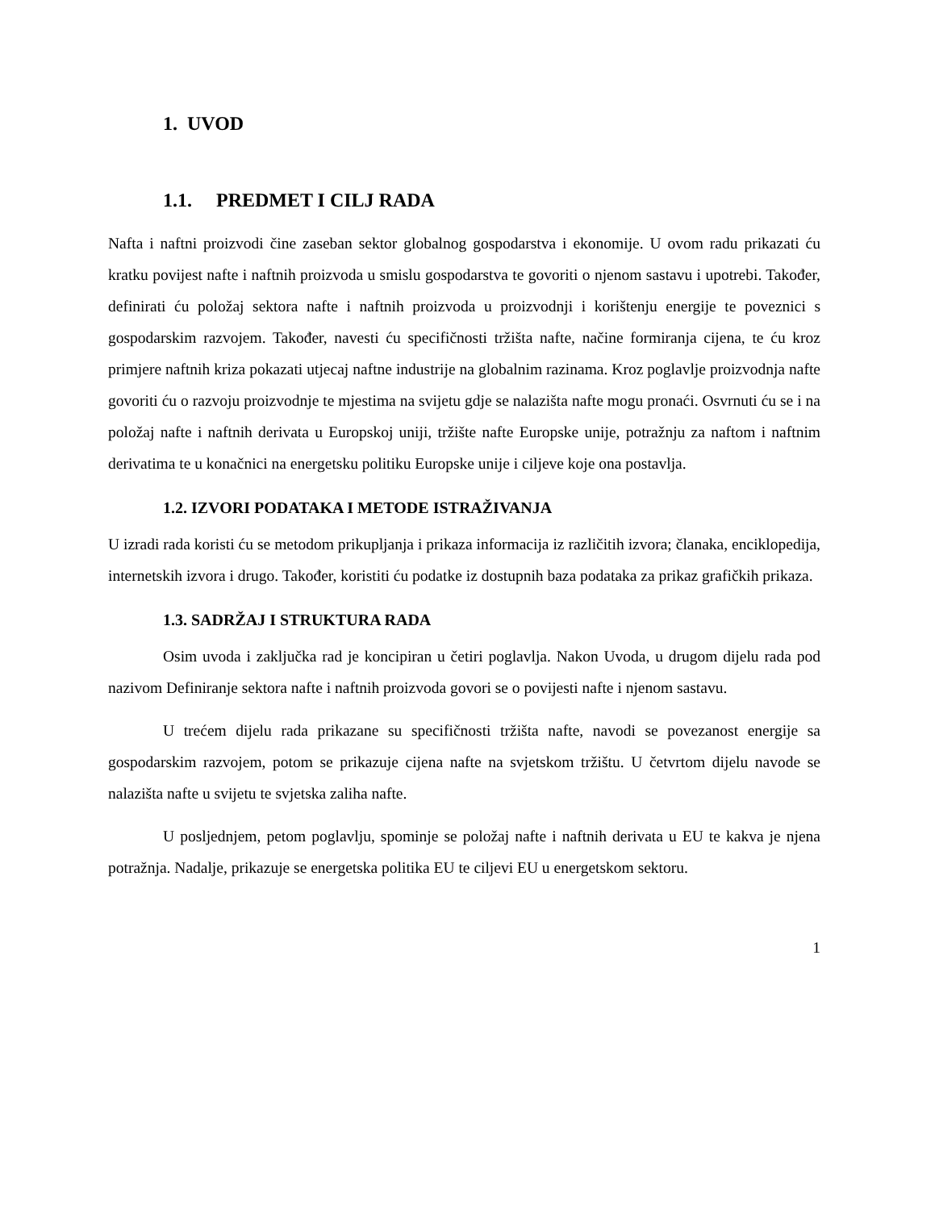1. UVOD
1.1. PREDMET I CILJ RADA
Nafta i naftni proizvodi čine zaseban sektor globalnog gospodarstva i ekonomije. U ovom radu prikazati ću kratku povijest nafte i naftnih proizvoda u smislu gospodarstva te govoriti o njenom sastavu i upotrebi. Također, definirati ću položaj sektora nafte i naftnih proizvoda u proizvodnji i korištenju energije te poveznici s gospodarskim razvojem. Također, navesti ću specifičnosti tržišta nafte, načine formiranja cijena, te ću kroz primjere naftnih kriza pokazati utjecaj naftne industrije na globalnim razinama. Kroz poglavlje proizvodnja nafte govoriti ću o razvoju proizvodnje te mjestima na svijetu gdje se nalazišta nafte mogu pronaći. Osvrnuti ću se i na položaj nafte i naftnih derivata u Europskoj uniji, tržište nafte Europske unije, potražnju za naftom i naftnim derivatima te u konačnici na energetsku politiku Europske unije i ciljeve koje ona postavlja.
1.2. IZVORI PODATAKA I METODE ISTRAŽIVANJA
U izradi rada koristi ću se metodom prikupljanja i prikaza informacija iz različitih izvora; članaka, enciklopedija, internetskih izvora i drugo. Također, koristiti ću podatke iz dostupnih baza podataka za prikaz grafičkih prikaza.
1.3. SADRŽAJ I STRUKTURA RADA
Osim uvoda i zaključka rad je koncipiran u četiri poglavlja. Nakon Uvoda, u drugom dijelu rada pod nazivom Definiranje sektora nafte i naftnih proizvoda govori se o povijesti nafte i njenom sastavu.
U trećem dijelu rada prikazane su specifičnosti tržišta nafte, navodi se povezanost energije sa gospodarskim razvojem, potom se prikazuje cijena nafte na svjetskom tržištu. U četvrtom dijelu navode se nalazišta nafte u svijetu te svjetska zaliha nafte.
U posljednjem, petom poglavlju, spominje se položaj nafte i naftnih derivata u EU te kakva je njena potražnja. Nadalje, prikazuje se energetska politika EU te ciljevi EU u energetskom sektoru.
1